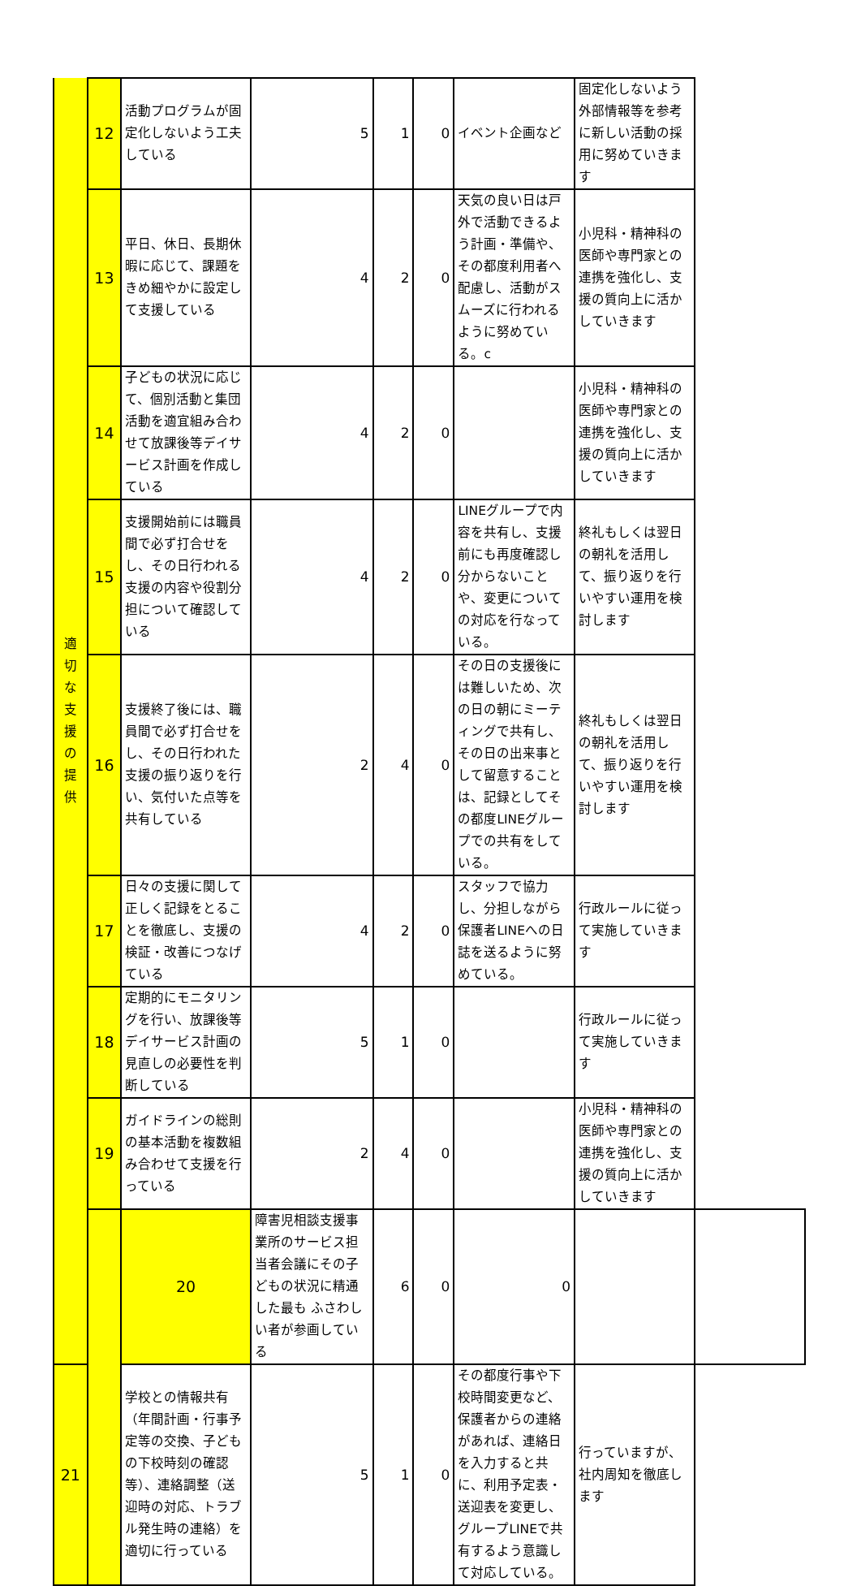| 適 切 な 支 援 の 提 供 | 12 | 活動プログラムが固定化しないよう工夫している | 5 | 1 | 0 | イベント企画など | 固定化しないよう外部情報等を参考に新しい活動の採用に努めていきます | |
| | 13 | 平日、休日、長期休暇に応じて、課題をきめ細やかに設定して支援している | 4 | 2 | 0 | 天気の良い日は戸外で活動できるよう計画・準備や、その都度利用者へ配慮し、活動がスムーズに行われるように努めている。c | 小児科・精神科の医師や専門家との連携を強化し、支援の質向上に活かしていきます | |
| | 14 | 子どもの状況に応じて、個別活動と集団活動を適宜組み合わせて放課後等デイサービス計画を作成している | 4 | 2 | 0 | | 小児科・精神科の医師や専門家との連携を強化し、支援の質向上に活かしていきます | |
| | 15 | 支援開始前には職員間で必ず打合せをし、その日行われる支援の内容や役割分担について確認している | 4 | 2 | 0 | LINEグループで内容を共有し、支援前にも再度確認し分からないことや、変更についての対応を行なっている。 | 終礼もしくは翌日の朝礼を活用して、振り返りを行いやすい運用を検討します | |
| | 16 | 支援終了後には、職員間で必ず打合せをし、その日行われた支援の振り返りを行い、気付いた点等を共有している | 2 | 4 | 0 | その日の支援後には難しいため、次の日の朝にミーティングで共有し、その日の出来事として留意することは、記録としてその都度LINEグループでの共有をしている。 | 終礼もしくは翌日の朝礼を活用して、振り返りを行いやすい運用を検討します | |
| | 17 | 日々の支援に関して正しく記録をとることを徹底し、支援の検証・改善につなげている | 4 | 2 | 0 | スタッフで協力し、分担しながら保護者LINEへの日誌を送るように努めている。 | 行政ルールに従って実施していきます | |
| | 18 | 定期的にモニタリングを行い、放課後等デイサービス計画の見直しの必要性を判断している | 5 | 1 | 0 | | 行政ルールに従って実施していきます | |
| | 19 | ガイドラインの総則の基本活動を複数組み合わせて支援を行っている | 2 | 4 | 0 | | 小児科・精神科の医師や専門家との連携を強化し、支援の質向上に活かしていきます | |
| | | 20 | 障害児相談支援事業所のサービス担当者会議にその子どもの状況に精通した最も ふさわしい者が参画している | 6 | 0 | 0 | | |
| 21 | | 学校との情報共有（年間計画・行事予定等の交換、子どもの下校時刻の確認等）、連絡調整（送迎時の対応、トラブル発生時の連絡）を適切に行っている | 5 | 1 | 0 | その都度行事や下校時間変更など、保護者からの連絡があれば、連絡日を入力すると共に、利用予定表・送迎表を変更し、グループLINEで共有するよう意識して対応している。 | 行っていますが、社内周知を徹底します | |